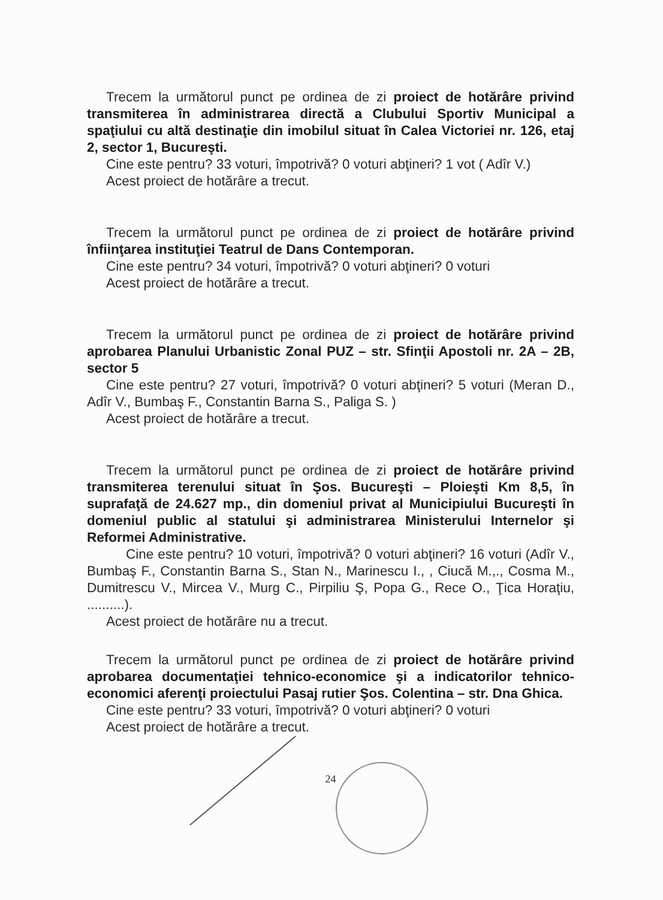Trecem la următorul punct pe ordinea de zi proiect de hotărâre privind transmiterea în administrarea directă a Clubului Sportiv Municipal a spaţiului cu altă destinaţie din imobilul situat în Calea Victoriei nr. 126, etaj 2, sector 1, Bucureşti.
Cine este pentru? 33 voturi, împotrivă? 0 voturi abţineri? 1 vot ( Adîr V.)
Acest proiect de hotărâre a trecut.
Trecem la următorul punct pe ordinea de zi proiect de hotărâre privind înfiinţarea instituţiei Teatrul de Dans Contemporan.
Cine este pentru? 34 voturi, împotrivă? 0 voturi abţineri? 0 voturi
Acest proiect de hotărâre a trecut.
Trecem la următorul punct pe ordinea de zi proiect de hotărâre privind aprobarea Planului Urbanistic Zonal PUZ – str. Sfinţii Apostoli nr. 2A – 2B, sector 5
Cine este pentru? 27 voturi, împotrivă? 0 voturi abţineri? 5 voturi (Meran D., Adîr V., Bumbaş F., Constantin Barna S., Paliga S. )
Acest proiect de hotărâre a trecut.
Trecem la următorul punct pe ordinea de zi proiect de hotărâre privind transmiterea terenului situat în Şos. Bucureşti – Ploieşti Km 8,5, în suprafaţă de 24.627 mp., din domeniul privat al Municipiului Bucureşti în domeniul public al statului şi administrarea Ministerului Internelor şi Reformei Administrative.
Cine este pentru? 10 voturi, împotrivă? 0 voturi abţineri? 16 voturi (Adîr V., Bumbaş F., Constantin Barna S., Stan N., Marinescu I., , Ciucă M.,., Cosma M., Dumitrescu V., Mircea V., Murg C., Pirpiliu Ş, Popa G., Rece O., Ţica Horaţiu, ..........).
Acest proiect de hotărâre nu a trecut.
Trecem la următorul punct pe ordinea de zi proiect de hotărâre privind aprobarea documentaţiei tehnico-economice şi a indicatorilor tehnico-economici aferenţi proiectului Pasaj rutier Şos. Colentina – str. Dna Ghica.
Cine este pentru? 33 voturi, împotrivă? 0 voturi abţineri? 0 voturi
Acest proiect de hotărâre a trecut.
24